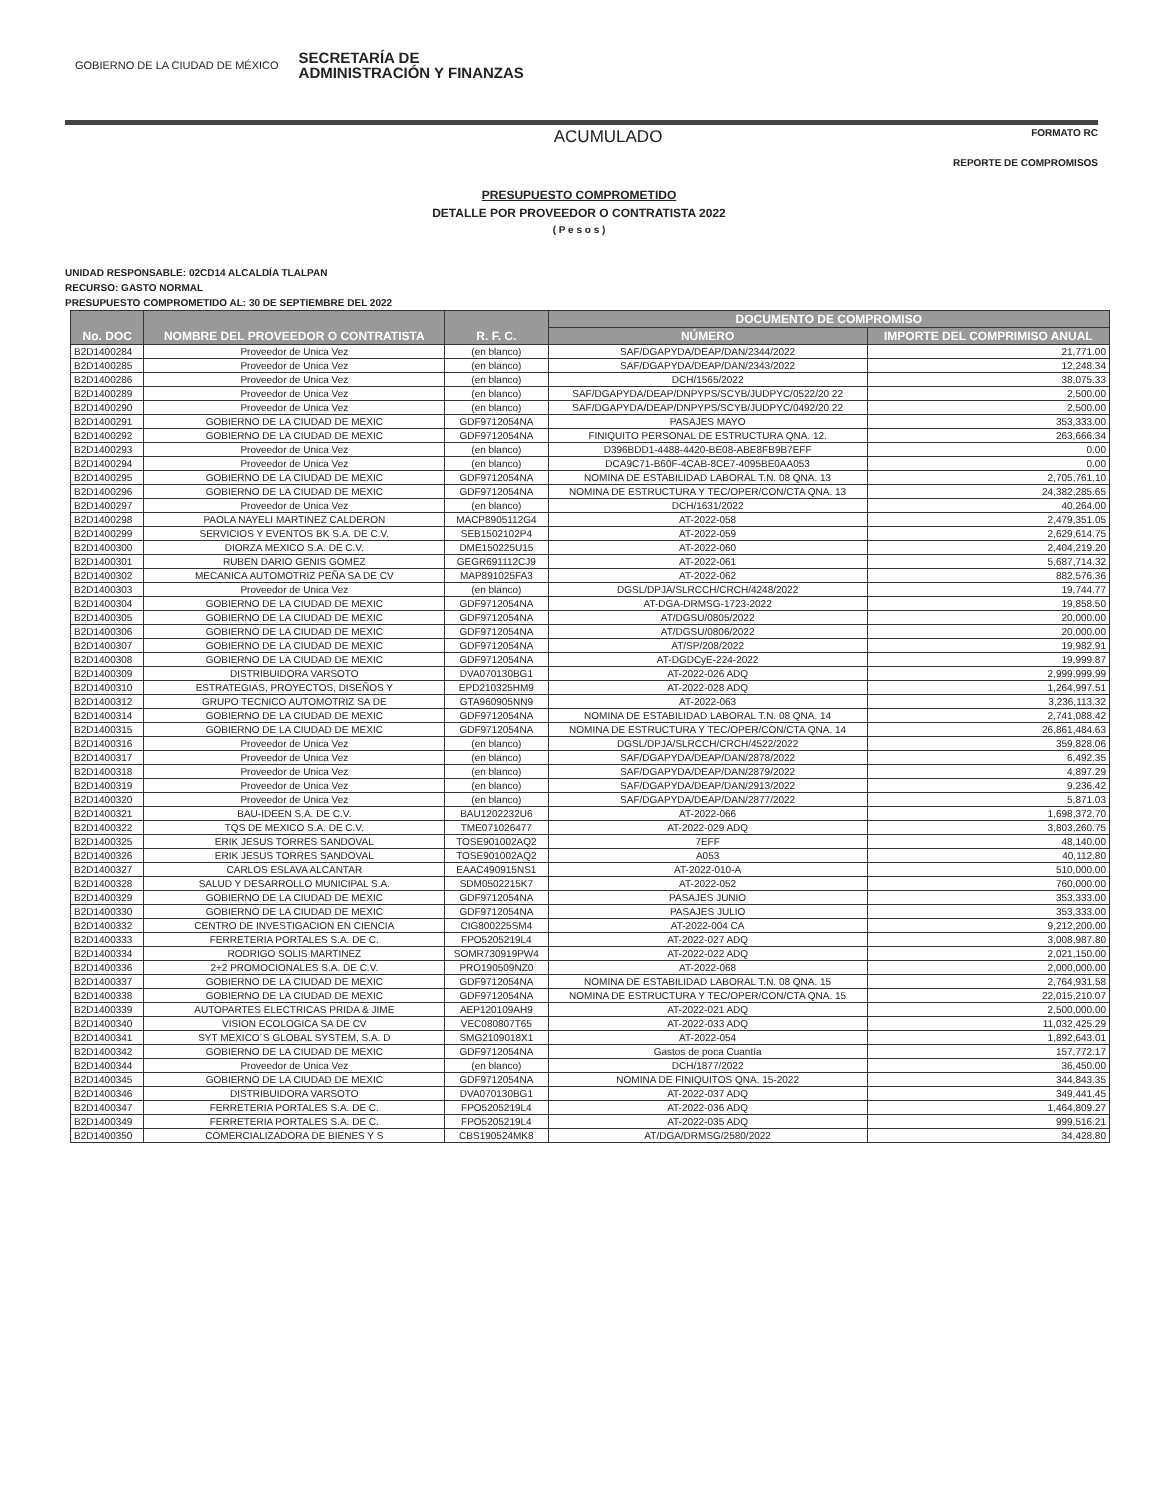GOBIERNO DE LA CIUDAD DE MÉXICO SECRETARÍA DE
ADMINISTRACIÓN Y FINANZAS
ACUMULADO
FORMATO RC
REPORTE DE COMPROMISOS
PRESUPUESTO COMPROMETIDO
DETALLE POR PROVEEDOR O CONTRATISTA 2022
( P e s o s )
UNIDAD RESPONSABLE: 02CD14 ALCALDÍA TLALPAN
RECURSO: GASTO NORMAL
PRESUPUESTO COMPROMETIDO AL: 30 DE SEPTIEMBRE DEL 2022
| No. DOC | NOMBRE DEL PROVEEDOR O CONTRATISTA | R. F. C. | DOCUMENTO DE COMPROMISO | |
| --- | --- | --- | --- | --- |
| | | | NÚMERO | IMPORTE DEL COMPRIMISO ANUAL |
| B2D1400284 | Proveedor de Unica Vez | (en blanco) | SAF/DGAPYDA/DEAP/DAN/2344/2022 | 21,771.00 |
| B2D1400285 | Proveedor de Unica Vez | (en blanco) | SAF/DGAPYDA/DEAP/DAN/2343/2022 | 12,248.34 |
| B2D1400286 | Proveedor de Unica Vez | (en blanco) | DCH/1565/2022 | 38,075.33 |
| B2D1400289 | Proveedor de Unica Vez | (en blanco) | SAF/DGAPYDA/DEAP/DNPYPS/SCYB/JUDPYC/0522/20 22 | 2,500.00 |
| B2D1400290 | Proveedor de Unica Vez | (en blanco) | SAF/DGAPYDA/DEAP/DNPYPS/SCYB/JUDPYC/0492/20 22 | 2,500.00 |
| B2D1400291 | GOBIERNO DE LA CIUDAD DE MEXIC | GDF9712054NA | PASAJES MAYO | 353,333.00 |
| B2D1400292 | GOBIERNO DE LA CIUDAD DE MEXIC | GDF9712054NA | FINIQUITO PERSONAL DE ESTRUCTURA QNA. 12. | 263,666.34 |
| B2D1400293 | Proveedor de Unica Vez | (en blanco) | D396BDD1-4488-4420-BE08-ABE8FB9B7EFF | 0.00 |
| B2D1400294 | Proveedor de Unica Vez | (en blanco) | DCA9C71-B60F-4CAB-8CE7-4095BE0AA053 | 0.00 |
| B2D1400295 | GOBIERNO DE LA CIUDAD DE MEXIC | GDF9712054NA | NOMINA DE ESTABILIDAD LABORAL T.N. 08 QNA. 13 | 2,705,761.10 |
| B2D1400296 | GOBIERNO DE LA CIUDAD DE MEXIC | GDF9712054NA | NOMINA DE ESTRUCTURA Y TEC/OPER/CON/CTA QNA. 13 | 24,382,285.65 |
| B2D1400297 | Proveedor de Unica Vez | (en blanco) | DCH/1631/2022 | 40,264.00 |
| B2D1400298 | PAOLA NAYELI MARTINEZ CALDERON | MACP8905112G4 | AT-2022-058 | 2,479,351.05 |
| B2D1400299 | SERVICIOS Y EVENTOS BK S.A. DE C.V. | SEB1502102P4 | AT-2022-059 | 2,629,614.75 |
| B2D1400300 | DIORZA MEXICO S.A. DE C.V. | DME150225U15 | AT-2022-060 | 2,404,219.20 |
| B2D1400301 | RUBEN DARIO GENIS GOMEZ | GEGR691112CJ9 | AT-2022-061 | 5,687,714.32 |
| B2D1400302 | MECANICA AUTOMOTRIZ PEÑA SA DE CV | MAP891025FA3 | AT-2022-062 | 882,576.36 |
| B2D1400303 | Proveedor de Unica Vez | (en blanco) | DGSL/DPJA/SLRCCH/CRCH/4248/2022 | 19,744.77 |
| B2D1400304 | GOBIERNO DE LA CIUDAD DE MEXIC | GDF9712054NA | AT-DGA-DRMSG-1723-2022 | 19,858.50 |
| B2D1400305 | GOBIERNO DE LA CIUDAD DE MEXIC | GDF9712054NA | AT/DGSU/0805/2022 | 20,000.00 |
| B2D1400306 | GOBIERNO DE LA CIUDAD DE MEXIC | GDF9712054NA | AT/DGSU/0806/2022 | 20,000.00 |
| B2D1400307 | GOBIERNO DE LA CIUDAD DE MEXIC | GDF9712054NA | AT/SP/208/2022 | 19,982.91 |
| B2D1400308 | GOBIERNO DE LA CIUDAD DE MEXIC | GDF9712054NA | AT-DGDCyE-224-2022 | 19,999.87 |
| B2D1400309 | DISTRIBUIDORA VARSOTO | DVA070130BG1 | AT-2022-026 ADQ | 2,999,999.99 |
| B2D1400310 | ESTRATEGIAS, PROYECTOS, DISEÑOS Y | EPD210325HM9 | AT-2022-028 ADQ | 1,264,997.51 |
| B2D1400312 | GRUPO TECNICO AUTOMOTRIZ SA DE | GTA960905NN9 | AT-2022-063 | 3,236,113.32 |
| B2D1400314 | GOBIERNO DE LA CIUDAD DE MEXIC | GDF9712054NA | NOMINA DE ESTABILIDAD LABORAL T.N. 08 QNA. 14 | 2,741,088.42 |
| B2D1400315 | GOBIERNO DE LA CIUDAD DE MEXIC | GDF9712054NA | NOMINA DE ESTRUCTURA Y TEC/OPER/CON/CTA QNA. 14 | 26,861,484.63 |
| B2D1400316 | Proveedor de Unica Vez | (en blanco) | DGSL/DPJA/SLRCCH/CRCH/4522/2022 | 359,828.06 |
| B2D1400317 | Proveedor de Unica Vez | (en blanco) | SAF/DGAPYDA/DEAP/DAN/2878/2022 | 6,492.35 |
| B2D1400318 | Proveedor de Unica Vez | (en blanco) | SAF/DGAPYDA/DEAP/DAN/2879/2022 | 4,897.29 |
| B2D1400319 | Proveedor de Unica Vez | (en blanco) | SAF/DGAPYDA/DEAP/DAN/2913/2022 | 9,236.42 |
| B2D1400320 | Proveedor de Unica Vez | (en blanco) | SAF/DGAPYDA/DEAP/DAN/2877/2022 | 5,871.03 |
| B2D1400321 | BAU-IDEEN S.A. DE C.V. | BAU1202232U6 | AT-2022-066 | 1,698,372.70 |
| B2D1400322 | TQS DE MEXICO S.A. DE C.V. | TME071026477 | AT-2022-029 ADQ | 3,803,260.75 |
| B2D1400325 | ERIK JESUS TORRES SANDOVAL | TOSE901002AQ2 | 7EFF | 48,140.00 |
| B2D1400326 | ERIK JESUS TORRES SANDOVAL | TOSE901002AQ2 | A053 | 40,112.80 |
| B2D1400327 | CARLOS ESLAVA ALCANTAR | EAAC490915NS1 | AT-2022-010-A | 510,000.00 |
| B2D1400328 | SALUD Y DESARROLLO MUNICIPAL S.A. | SDM0502215K7 | AT-2022-052 | 760,000.00 |
| B2D1400329 | GOBIERNO DE LA CIUDAD DE MEXIC | GDF9712054NA | PASAJES JUNIO | 353,333.00 |
| B2D1400330 | GOBIERNO DE LA CIUDAD DE MEXIC | GDF9712054NA | PASAJES JULIO | 353,333.00 |
| B2D1400332 | CENTRO DE INVESTIGACION EN CIENCIA | CIG800225SM4 | AT-2022-004 CA | 9,212,200.00 |
| B2D1400333 | FERRETERIA PORTALES S.A. DE C. | FPO5205219L4 | AT-2022-027 ADQ | 3,008,987.80 |
| B2D1400334 | RODRIGO SOLIS MARTINEZ | SOMR730919PW4 | AT-2022-022 ADQ | 2,021,150.00 |
| B2D1400336 | 2+2 PROMOCIONALES S.A. DE C.V. | PRO190509NZ0 | AT-2022-068 | 2,000,000.00 |
| B2D1400337 | GOBIERNO DE LA CIUDAD DE MEXIC | GDF9712054NA | NOMINA DE ESTABILIDAD LABORAL T.N. 08 QNA. 15 | 2,764,931.58 |
| B2D1400338 | GOBIERNO DE LA CIUDAD DE MEXIC | GDF9712054NA | NOMINA DE ESTRUCTURA Y TEC/OPER/CON/CTA QNA. 15 | 22,015,210.07 |
| B2D1400339 | AUTOPARTES ELECTRICAS PRIDA & JIME | AEP120109AH9 | AT-2022-021 ADQ | 2,500,000.00 |
| B2D1400340 | VISION ECOLOGICA SA DE CV | VEC080807T65 | AT-2022-033 ADQ | 11,032,425.29 |
| B2D1400341 | SYT MEXICO´S GLOBAL SYSTEM, S.A. D | SMG2109018X1 | AT-2022-054 | 1,892,643.01 |
| B2D1400342 | GOBIERNO DE LA CIUDAD DE MEXIC | GDF9712054NA | Gastos de poca Cuantía | 157,772.17 |
| B2D1400344 | Proveedor de Unica Vez | (en blanco) | DCH/1877/2022 | 36,450.00 |
| B2D1400345 | GOBIERNO DE LA CIUDAD DE MEXIC | GDF9712054NA | NOMINA DE FINIQUITOS QNA. 15-2022 | 344,843.35 |
| B2D1400346 | DISTRIBUIDORA VARSOTO | DVA070130BG1 | AT-2022-037 ADQ | 349,441.45 |
| B2D1400347 | FERRETERIA PORTALES S.A. DE C. | FPO5205219L4 | AT-2022-036 ADQ | 1,464,809.27 |
| B2D1400349 | FERRETERIA PORTALES S.A. DE C. | FPO5205219L4 | AT-2022-035 ADQ | 999,516.21 |
| B2D1400350 | COMERCIALIZADORA DE BIENES Y S | CBS190524MK8 | AT/DGA/DRMSG/2580/2022 | 34,428.80 |